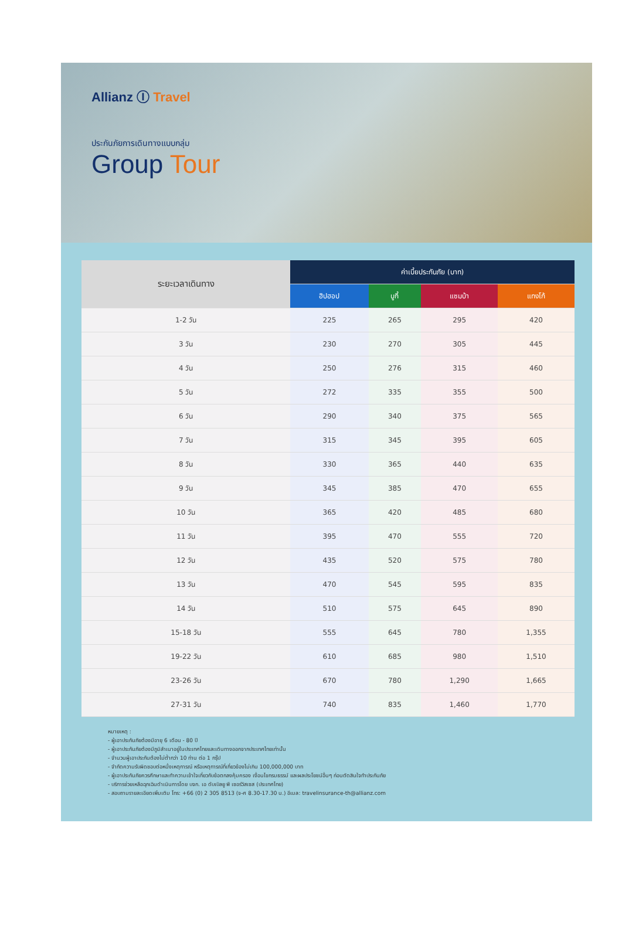Allianz Ⓘ Travel
ประกันภัยการเดินทางแบบกลุ่ม
Group Tour
| ระยะเวลาเดินทาง | ค่าเบี้ยประกันภัย (บาท) | | | |
| --- | --- | --- | --- | --- |
| | ฮิปฮอป | บูกี้ | แซมบ้า | แทงโก้ |
| 1-2 วัน | 225 | 265 | 295 | 420 |
| 3 วัน | 230 | 270 | 305 | 445 |
| 4 วัน | 250 | 276 | 315 | 460 |
| 5 วัน | 272 | 335 | 355 | 500 |
| 6 วัน | 290 | 340 | 375 | 565 |
| 7 วัน | 315 | 345 | 395 | 605 |
| 8 วัน | 330 | 365 | 440 | 635 |
| 9 วัน | 345 | 385 | 470 | 655 |
| 10 วัน | 365 | 420 | 485 | 680 |
| 11 วัน | 395 | 470 | 555 | 720 |
| 12 วัน | 435 | 520 | 575 | 780 |
| 13 วัน | 470 | 545 | 595 | 835 |
| 14 วัน | 510 | 575 | 645 | 890 |
| 15-18 วัน | 555 | 645 | 780 | 1,355 |
| 19-22 วัน | 610 | 685 | 980 | 1,510 |
| 23-26 วัน | 670 | 780 | 1,290 | 1,665 |
| 27-31 วัน | 740 | 835 | 1,460 | 1,770 |
หมายเหตุ :
- ผู้เอาประกันภัยต้องมีอายุ 6 เดือน - 80 ปี
- ผู้เอาประกันภัยต้องมีภูมิลำเนาอยู่ในประเทศไทยและเดินทางออกจากประเทศไทยเท่านั้น
- จำนวนผู้เอาประกันต้องไม่ต่ำกว่า 10 ท่าน ต่อ 1 กรุ๊ป
- จำกัดความรับผิดชอบต่อหนึ่งเหตุการณ์ หรือเหตุการณ์ที่เกี่ยวข้องไม่เกิน 100,000,000 บาท
- ผู้เอาประกันภัยควรศึกษาและทำความเข้าใจเกี่ยวกับข้อตกลงคุ้มครอง เงื่อนไขกรมธรรม์ และผลประโยชน์อื่นๆ ก่อนตัดสินใจทำประกันภัย
- บริการช่วยเหลือฉุกเฉินดำเนินการโดย บจก. เอ ดับเบิลยู พี เซอร์วิสเซส (ประเทศไทย)
- สอบถามรายละเอียดเพิ่มเติม โทร: +66 (0) 2 305 8513 (จ-ศ 8.30-17.30 น.) อีเมล: travelinsurance-th@allianz.com